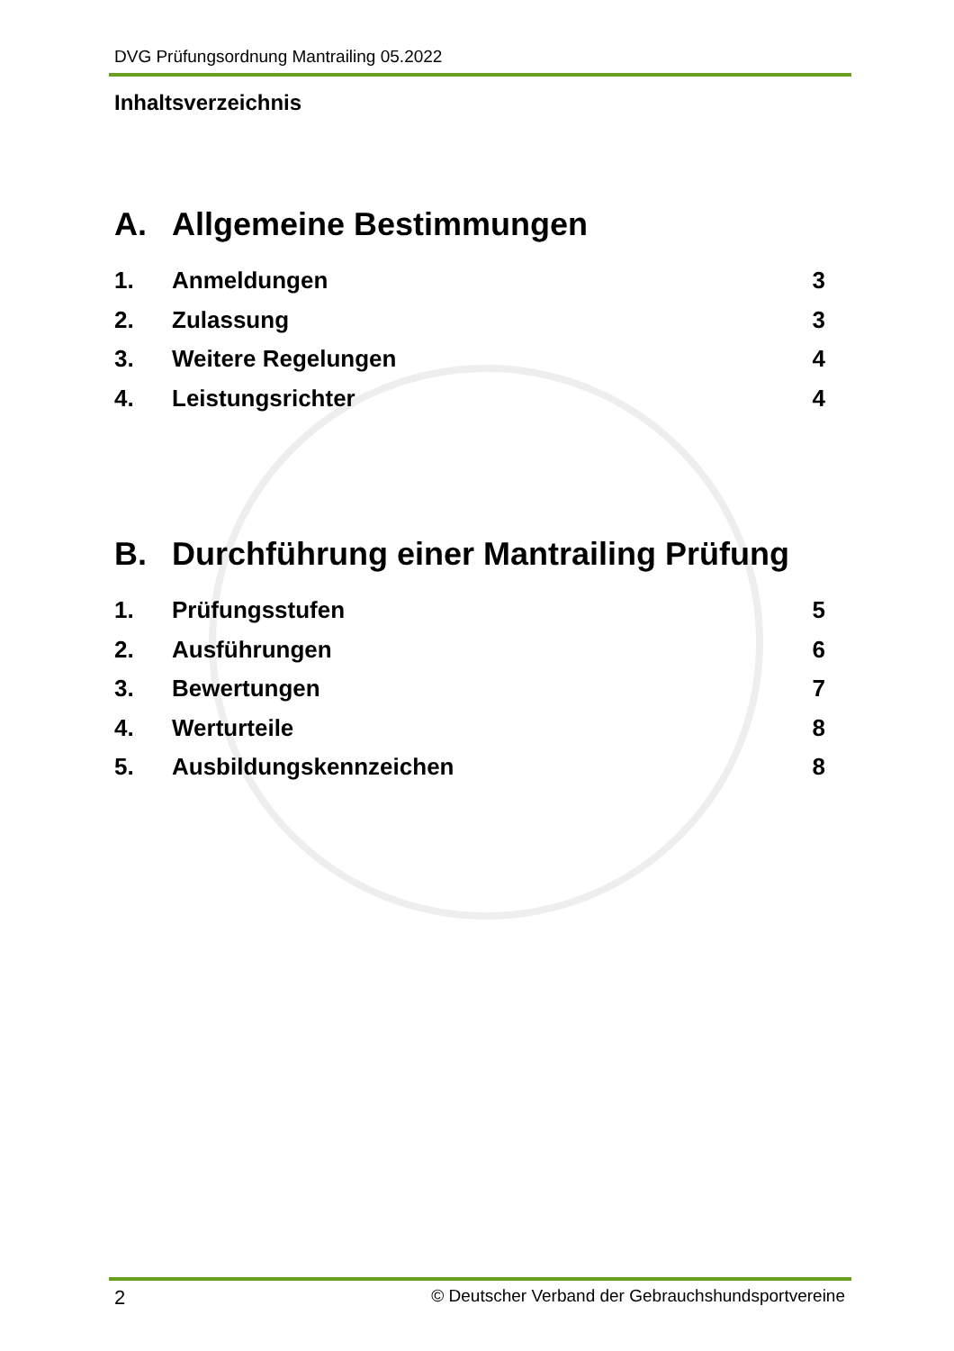DVG Prüfungsordnung Mantrailing 05.2022
Inhaltsverzeichnis
A. Allgemeine Bestimmungen
1. Anmeldungen 3
2. Zulassung 3
3. Weitere Regelungen 4
4. Leistungsrichter 4
B. Durchführung einer Mantrailing Prüfung
1. Prüfungsstufen 5
2. Ausführungen 6
3. Bewertungen 7
4. Werturteile 8
5. Ausbildungskennzeichen 8
2 © Deutscher Verband der Gebrauchshundsportvereine